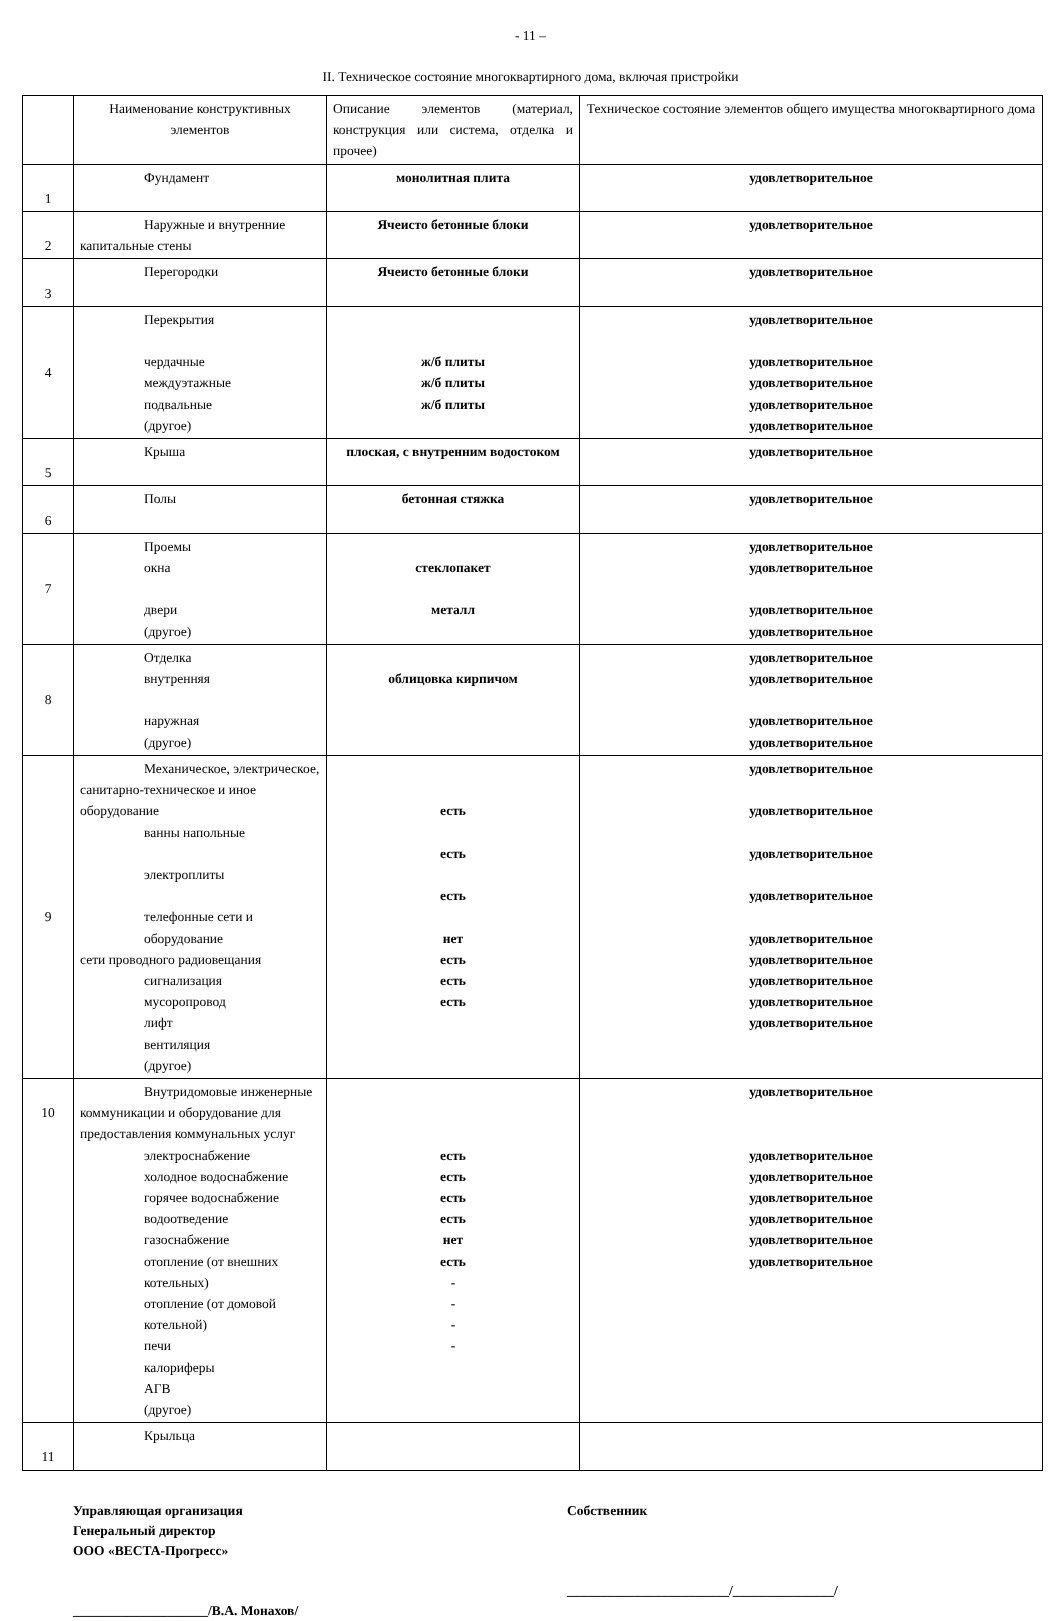- 11 –
II. Техническое состояние многоквартирного дома, включая пристройки
| | Наименование конструктивных элементов | Описание элементов (материал, конструкция или система, отделка и прочее) | Техническое состояние элементов общего имущества многоквартирного дома |
| --- | --- | --- | --- |
| 1 | Фундамент | монолитная плита | удовлетворительное |
| 2 | Наружные и внутренние капитальные стены | Ячеисто бетонные блоки | удовлетворительное |
| 3 | Перегородки | Ячеисто бетонные блоки | удовлетворительное |
| 4 | Перекрытия чердачные междуэтажные подвальные (другое) | ж/б плиты ж/б плиты ж/б плиты | удовлетворительное удовлетворительное удовлетворительное удовлетворительное удовлетворительное |
| 5 | Крыша | плоская, с внутренним водостоком | удовлетворительное |
| 6 | Полы | бетонная стяжка | удовлетворительное |
| 7 | Проемы окна двери (другое) | стеклопакет металл | удовлетворительное удовлетворительное удовлетворительное удовлетворительное |
| 8 | Отделка внутренняя наружная (другое) | облицовка кирпичом | удовлетворительное удовлетворительное удовлетворительное удовлетворительное |
| 9 | Механическое, электрическое, санитарно-техническое и иное оборудование ванны напольные электроплиты телефонные сети и оборудование сети проводного радиовещания сигнализация мусоропровод лифт вентиляция (другое) | есть есть есть нет есть есть есть | удовлетворительное удовлетворительное удовлетворительное удовлетворительное удовлетворительное удовлетворительное удовлетворительное удовлетворительное удовлетворительное |
| 10 | Внутридомовые инженерные коммуникации и оборудование для предоставления коммунальных услуг электроснабжение холодное водоснабжение горячее водоснабжение водоотведение газоснабжение отопление (от внешних котельных) отопление (от домовой котельной) печи калориферы АГВ (другое) | есть есть есть есть нет есть - - - - | удовлетворительное удовлетворительное удовлетворительное удовлетворительное удовлетворительное удовлетворительное удовлетворительное |
| 11 | Крыльца | | |
Управляющая организация
Генеральный директор
ООО «ВЕСТА-Прогресс»
____________________/В.А. Монахов/
Собственник
________________________/_______________/